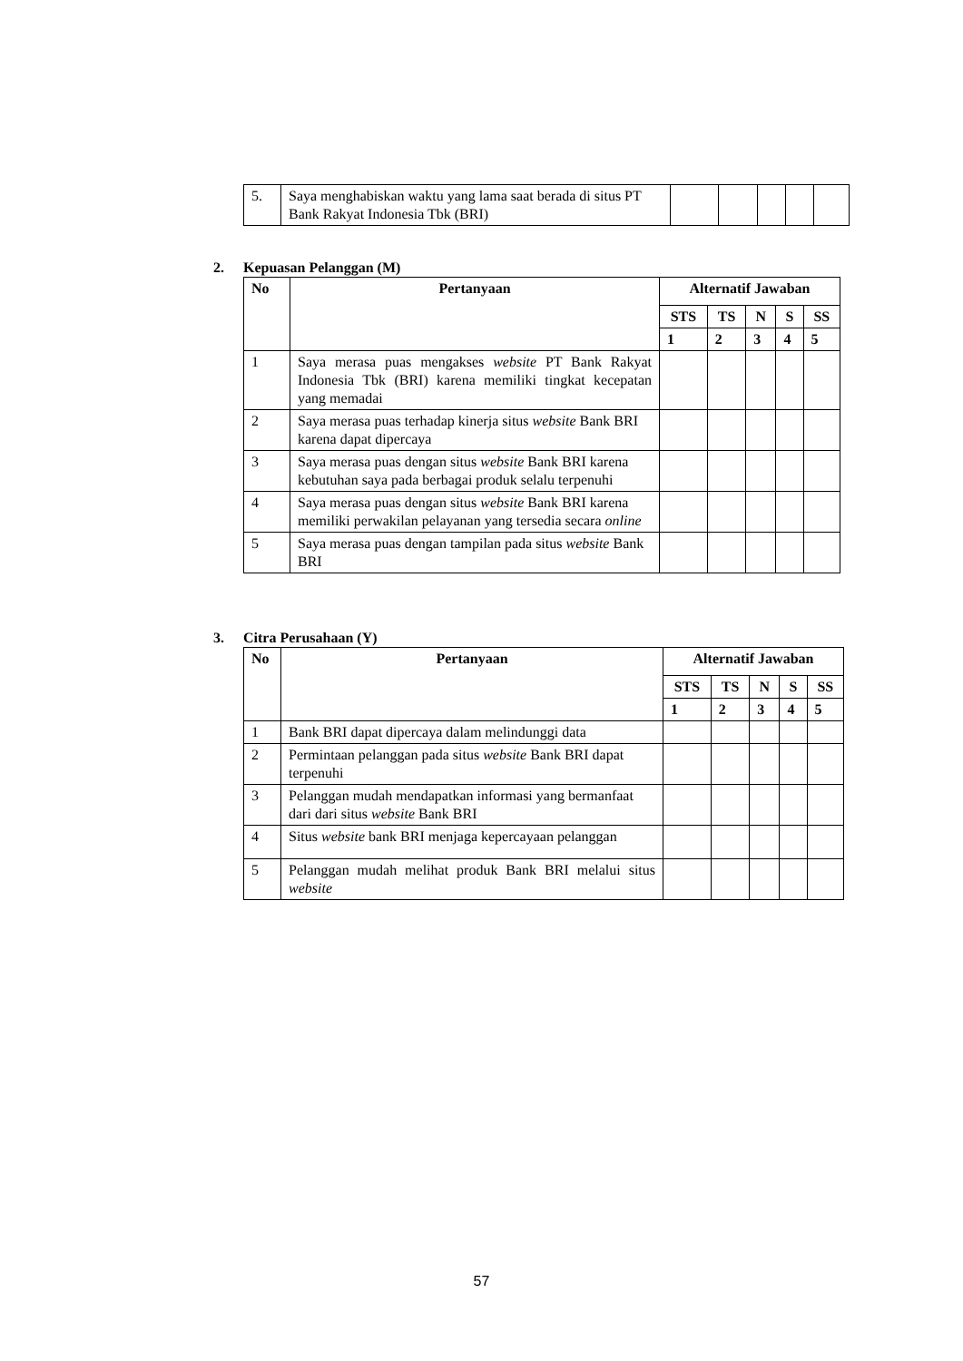| 5. | Saya menghabiskan waktu yang lama saat berada di situs PT Bank Rakyat Indonesia Tbk (BRI) | | | | | |
2. Kepuasan Pelanggan (M)
| No | Pertanyaan | Alternatif Jawaban | | | | |
| --- | --- | --- | --- | --- | --- | --- |
| | | STS | TS | N | S | SS |
| | | 1 | 2 | 3 | 4 | 5 |
| 1 | Saya merasa puas mengakses website PT Bank Rakyat Indonesia Tbk (BRI) karena memiliki tingkat kecepatan yang memadai | | | | | |
| 2 | Saya merasa puas terhadap kinerja situs website Bank BRI karena dapat dipercaya | | | | | |
| 3 | Saya merasa puas dengan situs website Bank BRI karena kebutuhan saya pada berbagai produk selalu terpenuhi | | | | | |
| 4 | Saya merasa puas dengan situs website Bank BRI karena memiliki perwakilan pelayanan yang tersedia secara online | | | | | |
| 5 | Saya merasa puas dengan tampilan pada situs website Bank BRI | | | | | |
3. Citra Perusahaan (Y)
| No | Pertanyaan | Alternatif Jawaban | | | | |
| --- | --- | --- | --- | --- | --- | --- |
| | | STS | TS | N | S | SS |
| | | 1 | 2 | 3 | 4 | 5 |
| 1 | Bank BRI dapat dipercaya dalam melindunggi data | | | | | |
| 2 | Permintaan pelanggan pada situs website Bank BRI dapat terpenuhi | | | | | |
| 3 | Pelanggan mudah mendapatkan informasi yang bermanfaat dari dari situs website Bank BRI | | | | | |
| 4 | Situs website bank BRI menjaga kepercayaan pelanggan | | | | | |
| 5 | Pelanggan mudah melihat produk Bank BRI melalui situs website | | | | | |
57